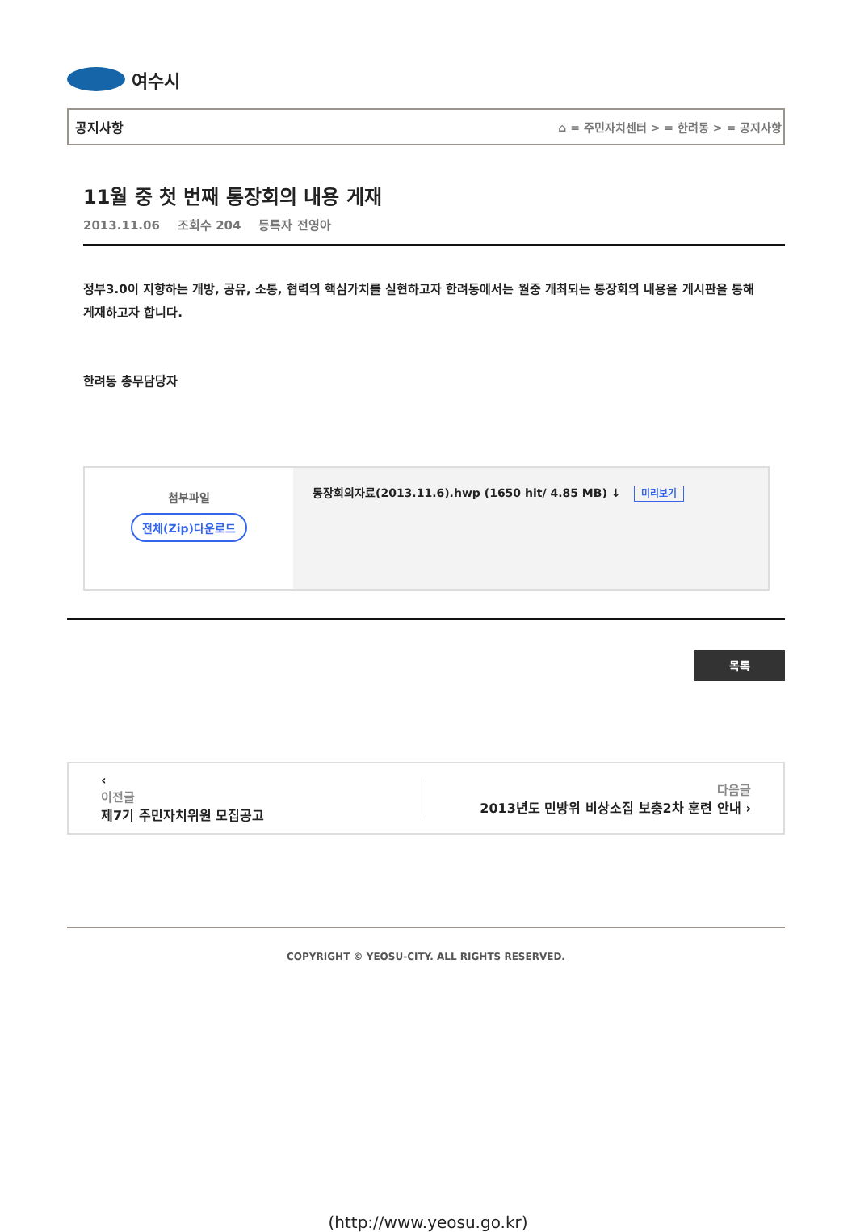여수시
공지사항 ⌂ = 주민자치센터 > = 한려동 > = 공지사항
11월 중 첫 번째 통장회의 내용 게재
2013.11.06 조회수 204 등록자 전영아
정부3.0이 지향하는 개방, 공유, 소통, 협력의 핵심가치를 실현하고자 한려동에서는 월중 개최되는 통장회의 내용을 게시판을 통해 게재하고자 합니다.
한려동 총무담당자
| 첨부파일 전체(Zip)다운로드 | 통장회의자료(2013.11.6).hwp (1650 hit/ 4.85 MB) ↓ 미리보기 |
목록
‹
이전글
제7기 주민자치위원 모집공고
다음글
2013년도 민방위 비상소집 보충2차 훈련 안내 ›
COPYRIGHT © YEOSU-CITY. ALL RIGHTS RESERVED.
(http://www.yeosu.go.kr)